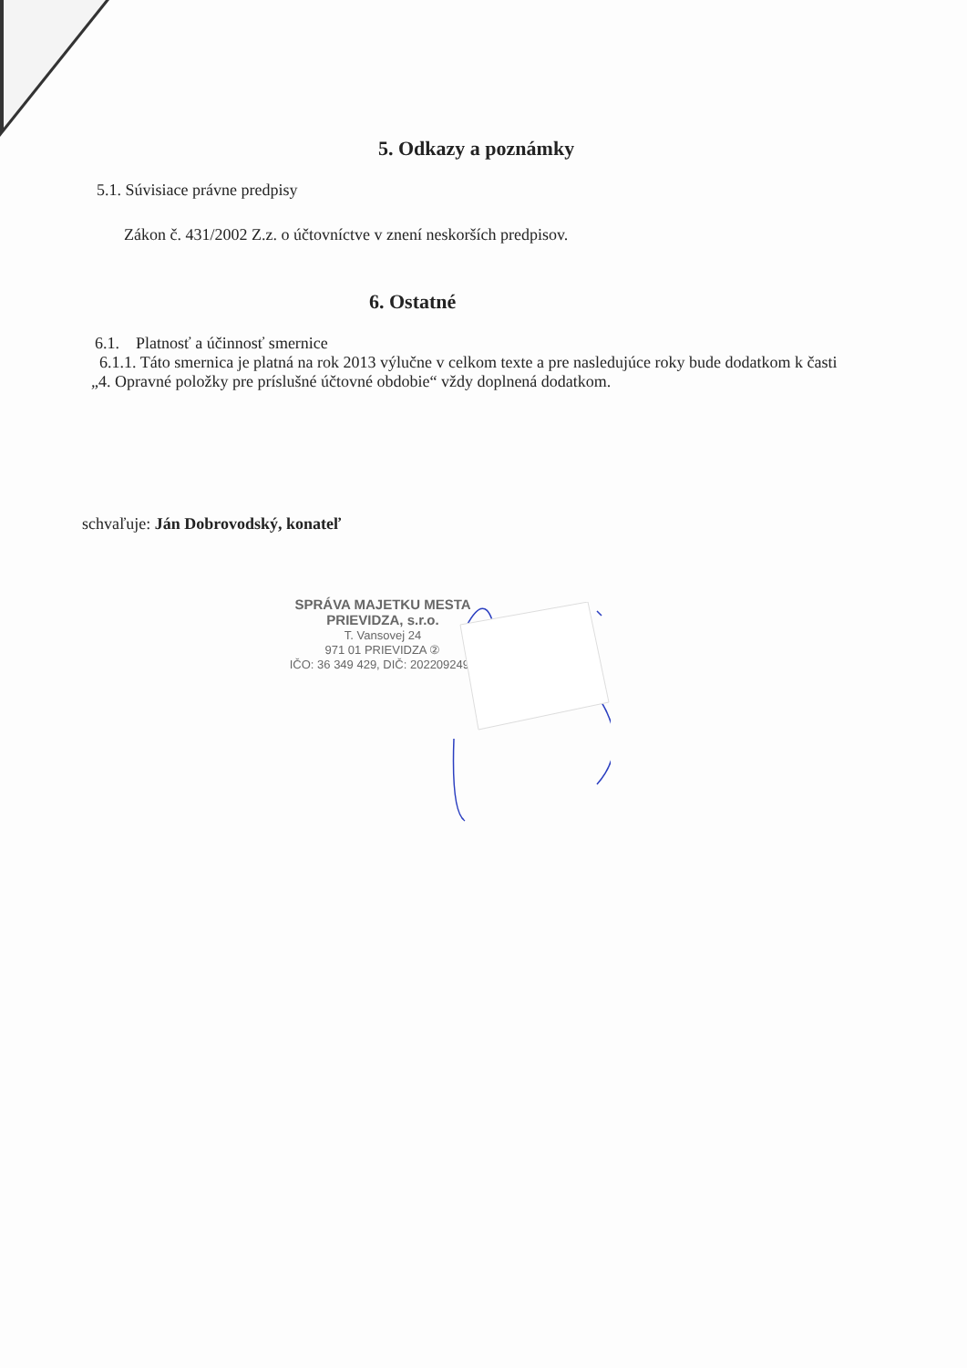5. Odkazy a poznámky
5.1. Súvisiace právne predpisy
Zákon č. 431/2002 Z.z. o účtovníctve v znení neskorších predpisov.
6. Ostatné
6.1. Platnosť a účinnosť smernice
6.1.1. Táto smernica je platná na rok 2013 výlučne v celkom texte a pre nasledujúce roky bude dodatkom k časti „4. Opravné položky pre príslušné účtovné obdobie“ vždy doplnená dodatkom.
schvaľuje: Ján Dobrovodský, konateľ
SPRÁVA MAJETKU MESTA
PRIEVIDZA, s.r.o.
T. Vansovej 24
971 01 PRIEVIDZA ②
IČO: 36 349 429, DIČ: 2022092490